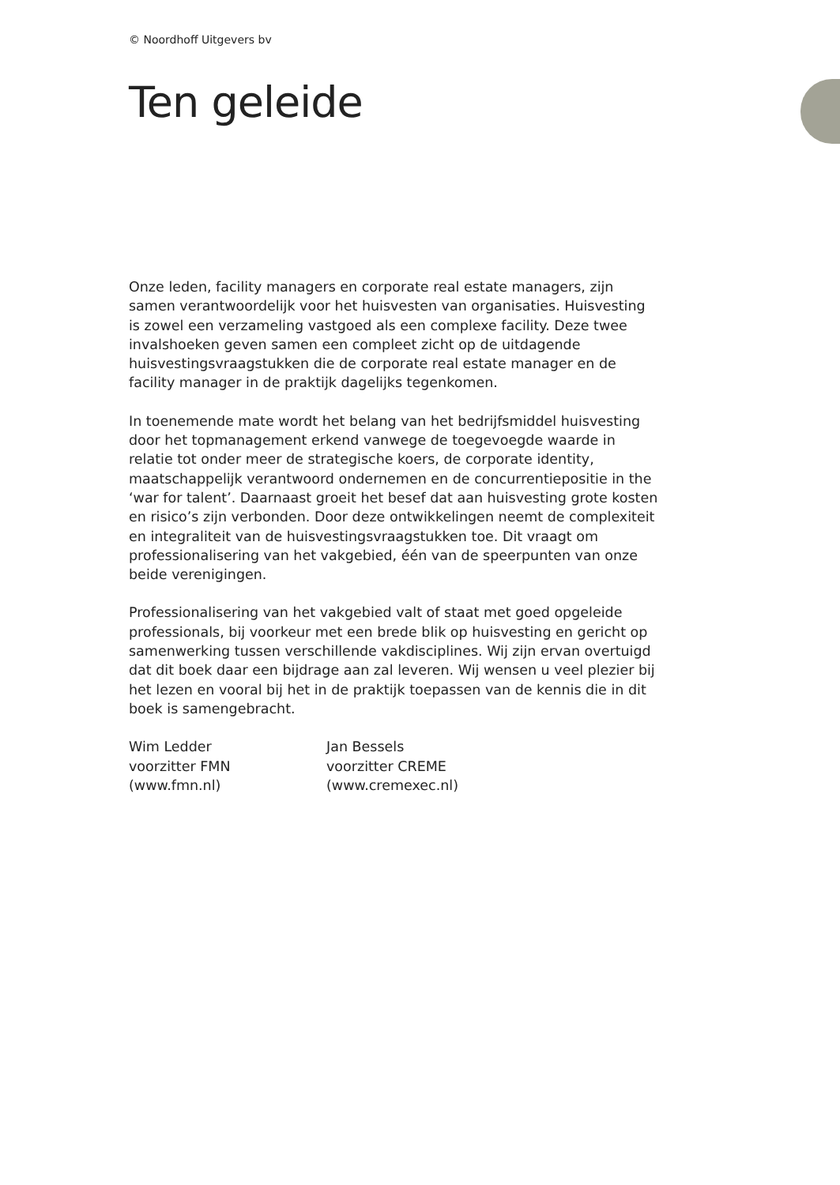© Noordhoff Uitgevers bv
Ten geleide
Onze leden, facility managers en corporate real estate managers, zijn samen verantwoordelijk voor het huisvesten van organisaties. Huisvesting is zowel een verzameling vastgoed als een complexe facility. Deze twee invalshoeken geven samen een compleet zicht op de uitdagende huisvestingsvraagstukken die de corporate real estate manager en de facility manager in de praktijk dagelijks tegenkomen.
In toenemende mate wordt het belang van het bedrijfsmiddel huisvesting door het topmanagement erkend vanwege de toegevoegde waarde in relatie tot onder meer de strategische koers, de corporate identity, maatschappelijk verantwoord ondernemen en de concurrentiepositie in the ‘war for talent’. Daarnaast groeit het besef dat aan huisvesting grote kosten en risico’s zijn verbonden. Door deze ontwikkelingen neemt de complexiteit en integraliteit van de huisvestingsvraagstukken toe. Dit vraagt om professionalisering van het vakgebied, één van de speerpunten van onze beide verenigingen.
Professionalisering van het vakgebied valt of staat met goed opgeleide professionals, bij voorkeur met een brede blik op huisvesting en gericht op samenwerking tussen verschillende vakdisciplines. Wij zijn ervan overtuigd dat dit boek daar een bijdrage aan zal leveren. Wij wensen u veel plezier bij het lezen en vooral bij het in de praktijk toepassen van de kennis die in dit boek is samengebracht.
Wim Ledder
voorzitter FMN
(www.fmn.nl)
Jan Bessels
voorzitter CREME
(www.cremexec.nl)